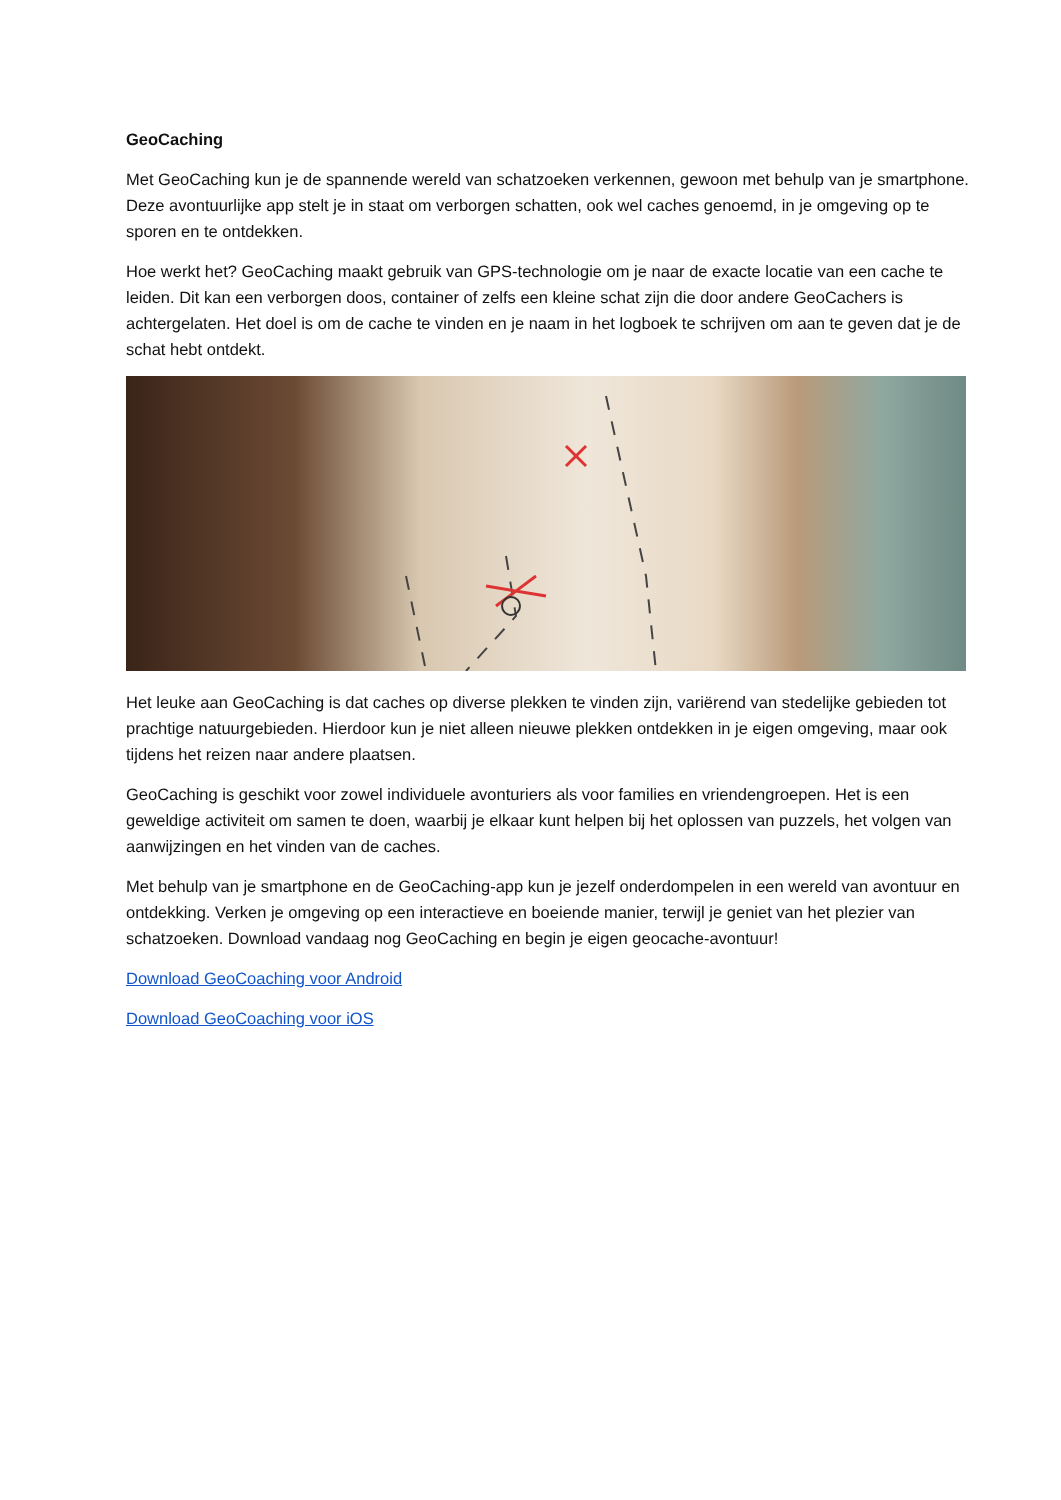GeoCaching
Met GeoCaching kun je de spannende wereld van schatzoeken verkennen, gewoon met behulp van je smartphone. Deze avontuurlijke app stelt je in staat om verborgen schatten, ook wel caches genoemd, in je omgeving op te sporen en te ontdekken.
Hoe werkt het? GeoCaching maakt gebruik van GPS-technologie om je naar de exacte locatie van een cache te leiden. Dit kan een verborgen doos, container of zelfs een kleine schat zijn die door andere GeoCachers is achtergelaten. Het doel is om de cache te vinden en je naam in het logboek te schrijven om aan te geven dat je de schat hebt ontdekt.
Het leuke aan GeoCaching is dat caches op diverse plekken te vinden zijn, variërend van stedelijke gebieden tot prachtige natuurgebieden. Hierdoor kun je niet alleen nieuwe plekken ontdekken in je eigen omgeving, maar ook tijdens het reizen naar andere plaatsen.
GeoCaching is geschikt voor zowel individuele avonturiers als voor families en vriendengroepen. Het is een geweldige activiteit om samen te doen, waarbij je elkaar kunt helpen bij het oplossen van puzzels, het volgen van aanwijzingen en het vinden van de caches.
Met behulp van je smartphone en de GeoCaching-app kun je jezelf onderdompelen in een wereld van avontuur en ontdekking. Verken je omgeving op een interactieve en boeiende manier, terwijl je geniet van het plezier van schatzoeken. Download vandaag nog GeoCaching en begin je eigen geocache-avontuur!
Download GeoCoaching voor Android
Download GeoCoaching voor iOS